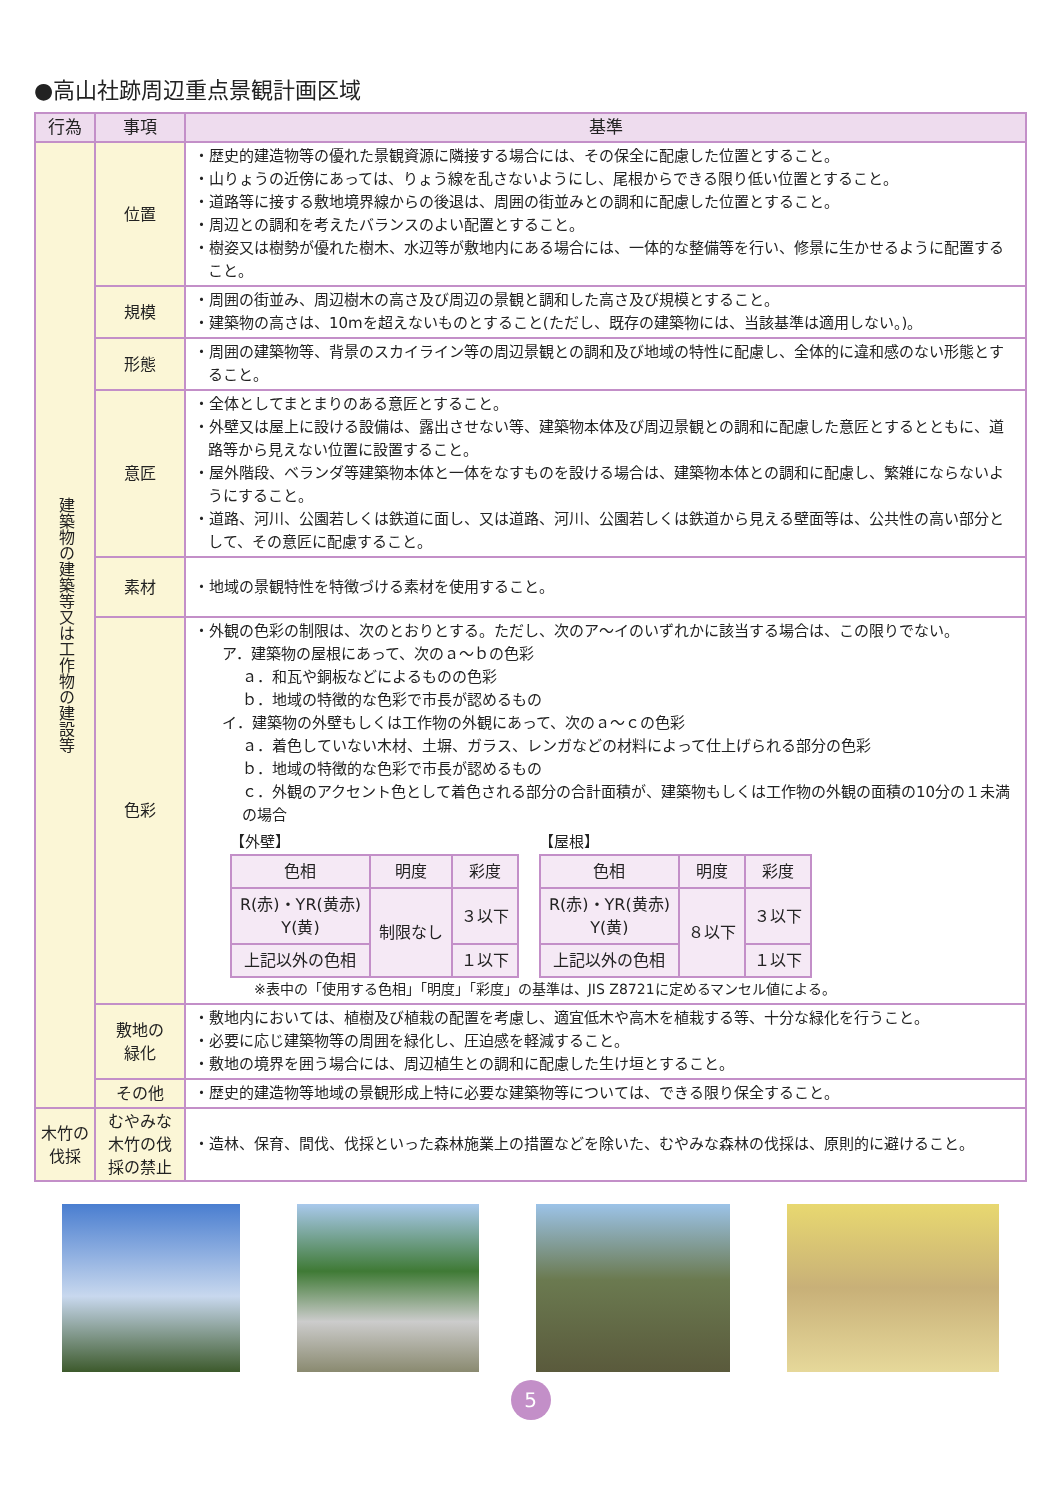●高山社跡周辺重点景観計画区域
| 行為 | 事項 | 基準 |
| --- | --- | --- |
| 建築物の建築等又は工作物の建設等 | 位置 | ・歴史的建造物等の優れた景観資源に隣接する場合には、その保全に配慮した位置とすること。 ・山りょうの近傍にあっては、りょう線を乱さないようにし、尾根からできる限り低い位置とすること。 ・道路等に接する敷地境界線からの後退は、周囲の街並みとの調和に配慮した位置とすること。 ・周辺との調和を考えたバランスのよい配置とすること。 ・樹姿又は樹勢が優れた樹木、水辺等が敷地内にある場合には、一体的な整備等を行い、修景に生かせるように配置すること。 |
| | 規模 | ・周囲の街並み、周辺樹木の高さ及び周辺の景観と調和した高さ及び規模とすること。 ・建築物の高さは、10mを超えないものとすること(ただし、既存の建築物には、当該基準は適用しない。)。 |
| | 形態 | ・周囲の建築物等、背景のスカイライン等の周辺景観との調和及び地域の特性に配慮し、全体的に違和感のない形態とすること。 |
| | 意匠 | ・全体としてまとまりのある意匠とすること。 ・外壁又は屋上に設ける設備は、露出させない等、建築物本体及び周辺景観との調和に配慮した意匠とするとともに、道路等から見えない位置に設置すること。 ・屋外階段、ベランダ等建築物本体と一体をなすものを設ける場合は、建築物本体との調和に配慮し、繁雑にならないようにすること。 ・道路、河川、公園若しくは鉄道に面し、又は道路、河川、公園若しくは鉄道から見える壁面等は、公共性の高い部分として、その意匠に配慮すること。 |
| | 素材 | ・地域の景観特性を特徴づける素材を使用すること。 |
| | 色彩 | ・外観の色彩の制限は、次のとおりとする。ただし、次のア～イのいずれかに該当する場合は、この限りでない。 ア．建築物の屋根にあって、次のａ～ｂの色彩 ａ．和瓦や銅板などによるものの色彩 ｂ．地域の特徴的な色彩で市長が認めるもの イ．建築物の外壁もしくは工作物の外観にあって、次のａ～ｃの色彩 ａ．着色していない木材、土塀、ガラス、レンガなどの材料によって仕上げられる部分の色彩 ｂ．地域の特徴的な色彩で市長が認めるもの ｃ．外観のアクセント色として着色される部分の合計面積が、建築物もしくは工作物の外観の面積の10分の１未満の場合 【外壁】 / 色相 / 明度 / 彩度 / / R(赤)・YR(黄赤) Y(黄) / 制限なし / ３以下 / / 上記以外の色相 / / １以下 / 【屋根】 / 色相 / 明度 / 彩度 / / R(赤)・YR(黄赤) Y(黄) / ８以下 / ３以下 / / 上記以外の色相 / / １以下 / ※表中の「使用する色相」「明度」「彩度」の基準は、JIS Z8721に定めるマンセル値による。 |
| | 敷地の 緑化 | ・敷地内においては、植樹及び植栽の配置を考慮し、適宜低木や高木を植栽する等、十分な緑化を行うこと。 ・必要に応じ建築物等の周囲を緑化し、圧迫感を軽減すること。 ・敷地の境界を囲う場合には、周辺植生との調和に配慮した生け垣とすること。 |
| | その他 | ・歴史的建造物等地域の景観形成上特に必要な建築物等については、できる限り保全すること。 |
| 木竹の 伐採 | むやみな 木竹の伐 採の禁止 | ・造林、保育、間伐、伐採といった森林施業上の措置などを除いた、むやみな森林の伐採は、原則的に避けること。 |
5